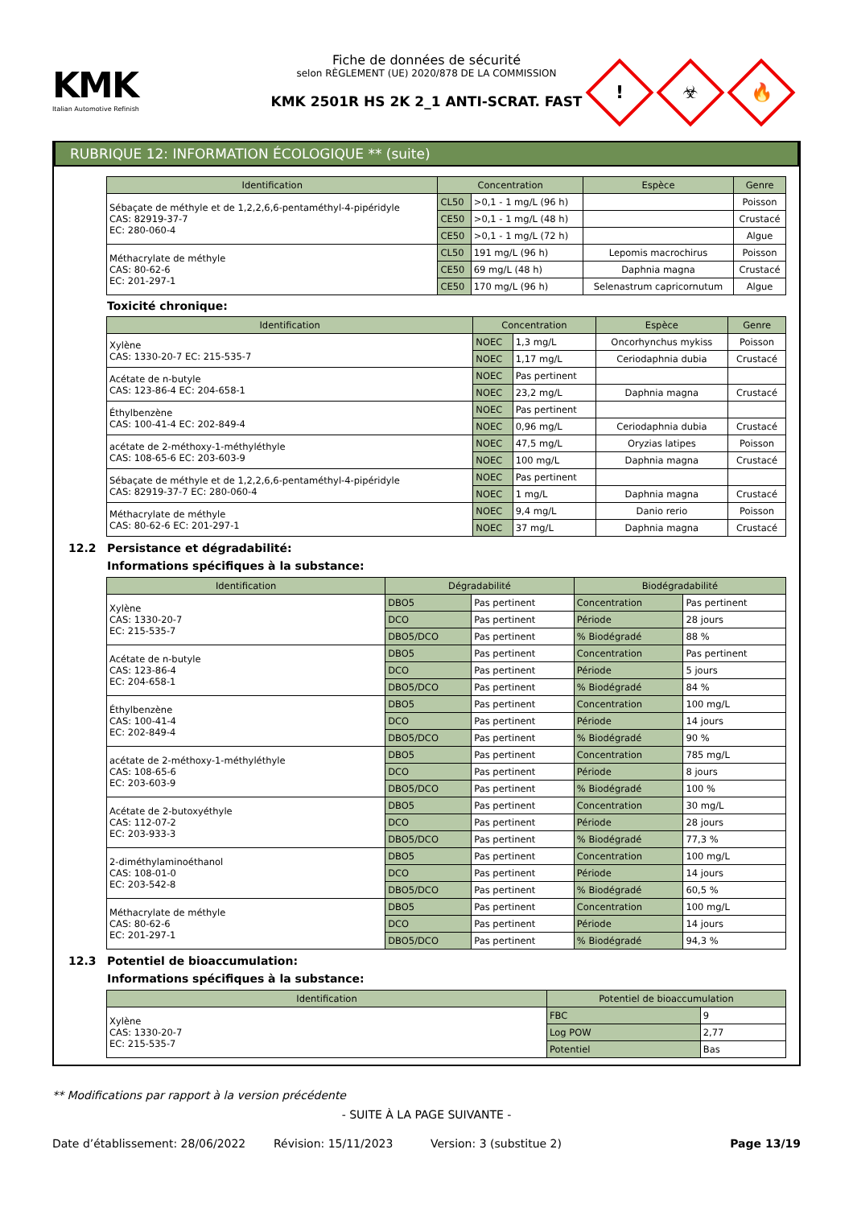KMK
Italian Automotive Refinish
Fiche de données de sécurité
selon RÈGLEMENT (UE) 2020/878 DE LA COMMISSION
KMK 2501R HS 2K 2_1 ANTI-SCRAT. FAST
! ☣ 🔥
RUBRIQUE 12: INFORMATION ÉCOLOGIQUE ** (suite)
| Identification | Concentration | | Espèce | Genre |
| --- | --- | --- | --- | --- |
| Sébaçate de méthyle et de 1,2,2,6,6-pentaméthyl-4-pipéridyle CAS: 82919-37-7 EC: 280-060-4 | CL50 | >0,1 - 1 mg/L (96 h) | | Poisson |
| | CE50 | >0,1 - 1 mg/L (48 h) | | Crustacé |
| | CE50 | >0,1 - 1 mg/L (72 h) | | Algue |
| Méthacrylate de méthyle CAS: 80-62-6 EC: 201-297-1 | CL50 | 191 mg/L (96 h) | Lepomis macrochirus | Poisson |
| | CE50 | 69 mg/L (48 h) | Daphnia magna | Crustacé |
| | CE50 | 170 mg/L (96 h) | Selenastrum capricornutum | Algue |
Toxicité chronique:
| Identification | Concentration | | Espèce | Genre |
| --- | --- | --- | --- | --- |
| Xylène CAS: 1330-20-7 EC: 215-535-7 | NOEC | 1,3 mg/L | Oncorhynchus mykiss | Poisson |
| | NOEC | 1,17 mg/L | Ceriodaphnia dubia | Crustacé |
| Acétate de n-butyle CAS: 123-86-4 EC: 204-658-1 | NOEC | Pas pertinent | | |
| | NOEC | 23,2 mg/L | Daphnia magna | Crustacé |
| Éthylbenzène CAS: 100-41-4 EC: 202-849-4 | NOEC | Pas pertinent | | |
| | NOEC | 0,96 mg/L | Ceriodaphnia dubia | Crustacé |
| acétate de 2-méthoxy-1-méthyléthyle CAS: 108-65-6 EC: 203-603-9 | NOEC | 47,5 mg/L | Oryzias latipes | Poisson |
| | NOEC | 100 mg/L | Daphnia magna | Crustacé |
| Sébaçate de méthyle et de 1,2,2,6,6-pentaméthyl-4-pipéridyle CAS: 82919-37-7 EC: 280-060-4 | NOEC | Pas pertinent | | |
| | NOEC | 1 mg/L | Daphnia magna | Crustacé |
| Méthacrylate de méthyle CAS: 80-62-6 EC: 201-297-1 | NOEC | 9,4 mg/L | Danio rerio | Poisson |
| | NOEC | 37 mg/L | Daphnia magna | Crustacé |
12.2 Persistance et dégradabilité:
Informations spécifiques à la substance:
| Identification | Dégradabilité | | Biodégradabilité | |
| --- | --- | --- | --- | --- |
| Xylène CAS: 1330-20-7 EC: 215-535-7 | DBO5 | Pas pertinent | Concentration | Pas pertinent |
| | DCO | Pas pertinent | Période | 28 jours |
| | DBO5/DCO | Pas pertinent | % Biodégradé | 88 % |
| Acétate de n-butyle CAS: 123-86-4 EC: 204-658-1 | DBO5 | Pas pertinent | Concentration | Pas pertinent |
| | DCO | Pas pertinent | Période | 5 jours |
| | DBO5/DCO | Pas pertinent | % Biodégradé | 84 % |
| Éthylbenzène CAS: 100-41-4 EC: 202-849-4 | DBO5 | Pas pertinent | Concentration | 100 mg/L |
| | DCO | Pas pertinent | Période | 14 jours |
| | DBO5/DCO | Pas pertinent | % Biodégradé | 90 % |
| acétate de 2-méthoxy-1-méthyléthyle CAS: 108-65-6 EC: 203-603-9 | DBO5 | Pas pertinent | Concentration | 785 mg/L |
| | DCO | Pas pertinent | Période | 8 jours |
| | DBO5/DCO | Pas pertinent | % Biodégradé | 100 % |
| Acétate de 2-butoxyéthyle CAS: 112-07-2 EC: 203-933-3 | DBO5 | Pas pertinent | Concentration | 30 mg/L |
| | DCO | Pas pertinent | Période | 28 jours |
| | DBO5/DCO | Pas pertinent | % Biodégradé | 77,3 % |
| 2-diméthylaminoéthanol CAS: 108-01-0 EC: 203-542-8 | DBO5 | Pas pertinent | Concentration | 100 mg/L |
| | DCO | Pas pertinent | Période | 14 jours |
| | DBO5/DCO | Pas pertinent | % Biodégradé | 60,5 % |
| Méthacrylate de méthyle CAS: 80-62-6 EC: 201-297-1 | DBO5 | Pas pertinent | Concentration | 100 mg/L |
| | DCO | Pas pertinent | Période | 14 jours |
| | DBO5/DCO | Pas pertinent | % Biodégradé | 94,3 % |
12.3 Potentiel de bioaccumulation:
Informations spécifiques à la substance:
| Identification | Potentiel de bioaccumulation | |
| --- | --- | --- |
| Xylène CAS: 1330-20-7 EC: 215-535-7 | FBC | 9 |
| | Log POW | 2,77 |
| | Potentiel | Bas |
** Modifications par rapport à la version précédente
- SUITE À LA PAGE SUIVANTE -
Date d’établissement: 28/06/2022 Révision: 15/11/2023 Version: 3 (substitue 2) Page 13/19